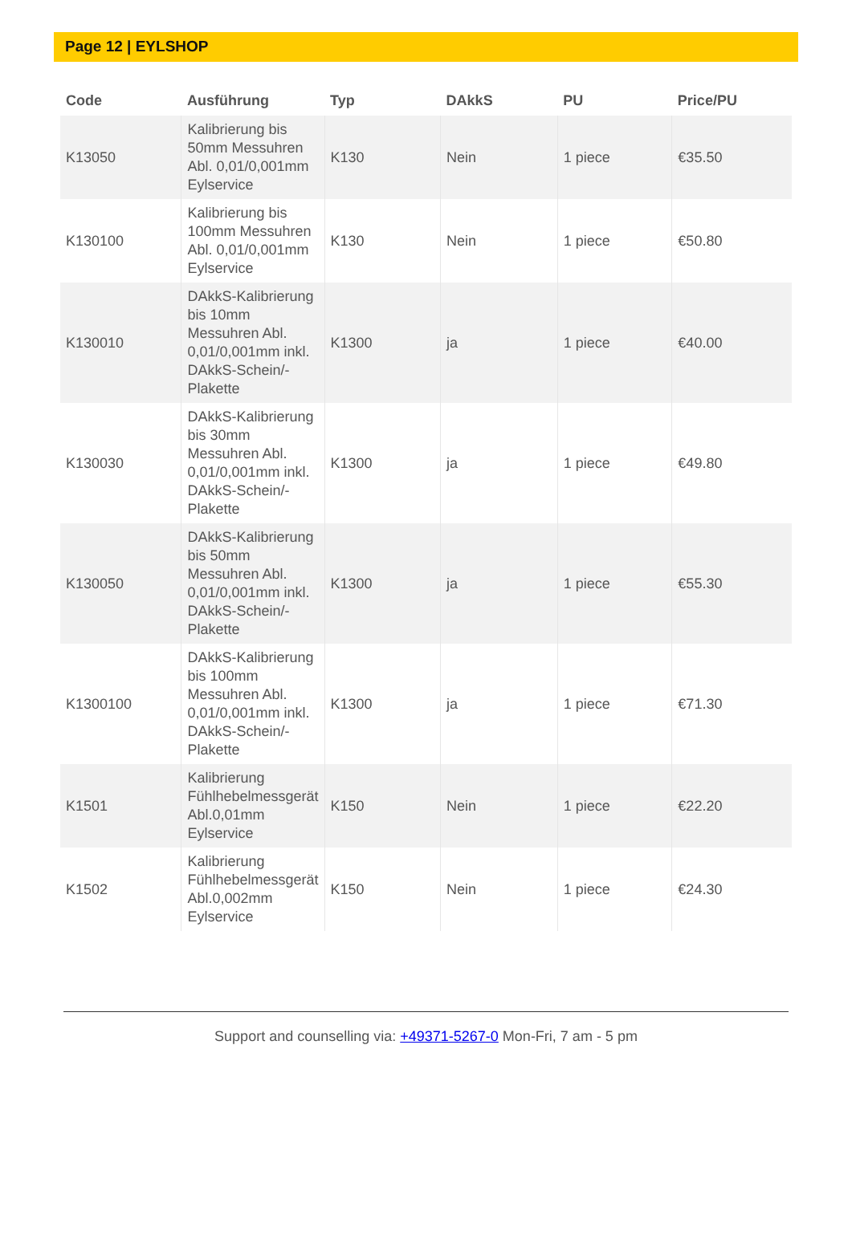Page 12 | EYLSHOP
| Code | Ausführung | Typ | DAkkS | PU | Price/PU |
| --- | --- | --- | --- | --- | --- |
| K13050 | Kalibrierung bis 50mm Messuhren Abl. 0,01/0,001mm Eylservice | K130 | Nein | 1 piece | €35.50 |
| K130100 | Kalibrierung bis 100mm Messuhren Abl. 0,01/0,001mm Eylservice | K130 | Nein | 1 piece | €50.80 |
| K130010 | DAkkS-Kalibrierung bis 10mm Messuhren Abl. 0,01/0,001mm inkl. DAkkS-Schein/-Plakette | K1300 | ja | 1 piece | €40.00 |
| K130030 | DAkkS-Kalibrierung bis 30mm Messuhren Abl. 0,01/0,001mm inkl. DAkkS-Schein/-Plakette | K1300 | ja | 1 piece | €49.80 |
| K130050 | DAkkS-Kalibrierung bis 50mm Messuhren Abl. 0,01/0,001mm inkl. DAkkS-Schein/-Plakette | K1300 | ja | 1 piece | €55.30 |
| K1300100 | DAkkS-Kalibrierung bis 100mm Messuhren Abl. 0,01/0,001mm inkl. DAkkS-Schein/-Plakette | K1300 | ja | 1 piece | €71.30 |
| K1501 | Kalibrierung Fühlhebelmessgerät Abl.0,01mm Eylservice | K150 | Nein | 1 piece | €22.20 |
| K1502 | Kalibrierung Fühlhebelmessgerät Abl.0,002mm Eylservice | K150 | Nein | 1 piece | €24.30 |
Support and counselling via: +49371-5267-0 Mon-Fri, 7 am - 5 pm